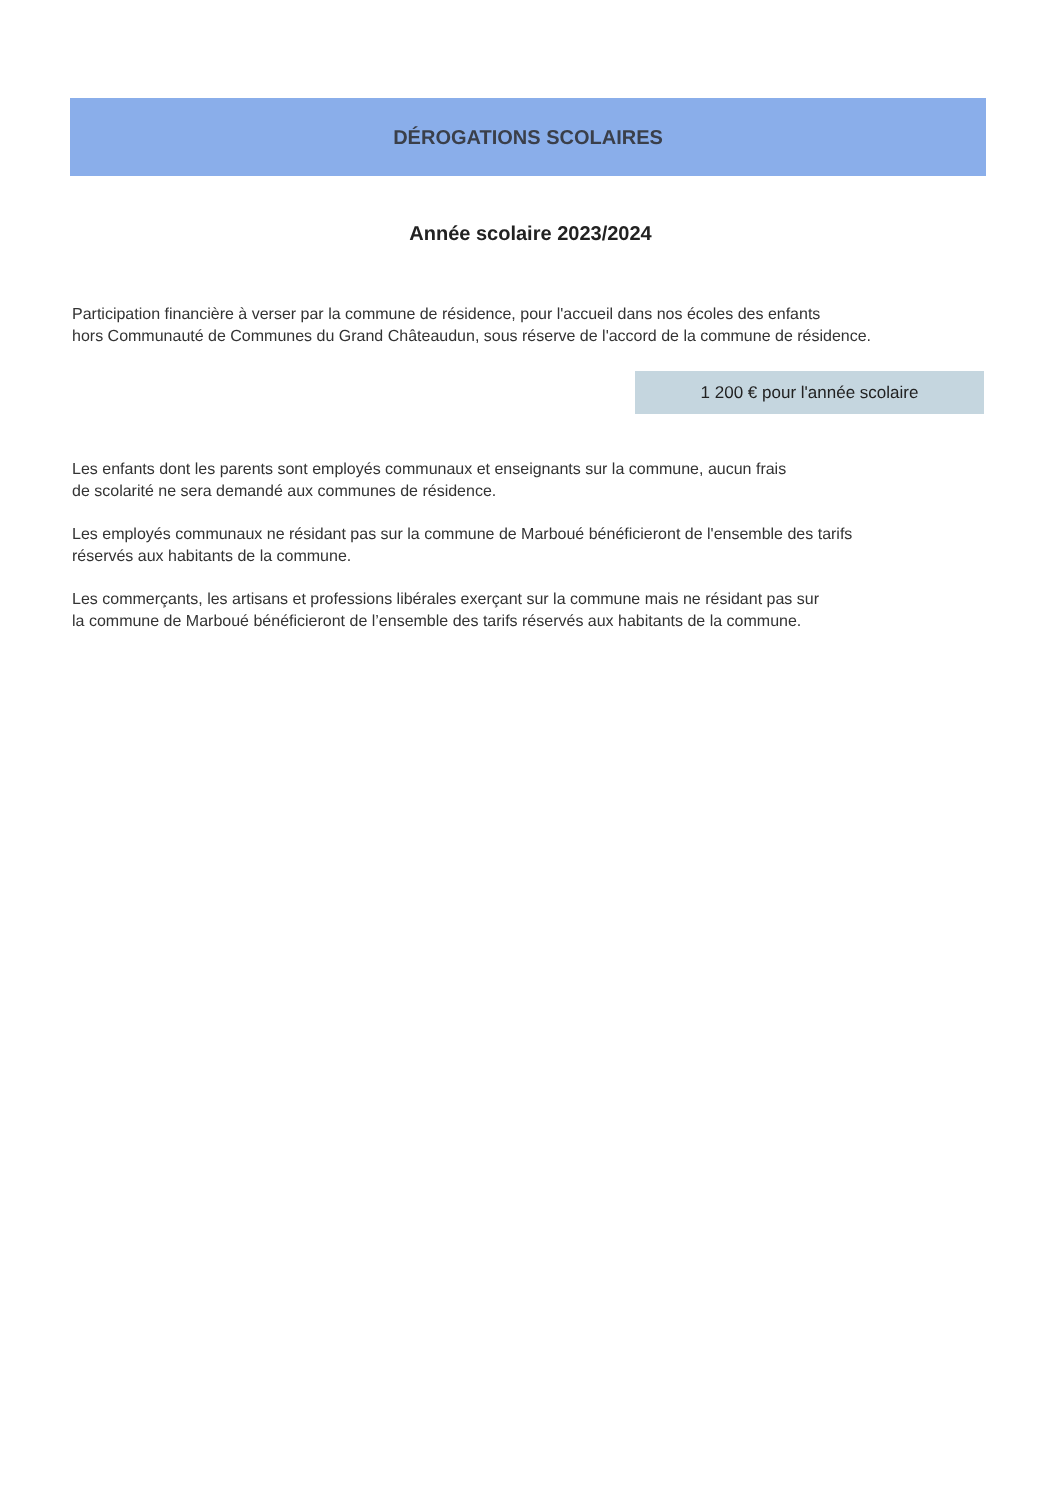DÉROGATIONS SCOLAIRES
Année scolaire 2023/2024
Participation financière à verser par la commune de résidence, pour l'accueil dans nos écoles des enfants
hors Communauté de Communes du Grand Châteaudun, sous réserve de l'accord de la commune de résidence.
1 200 € pour l'année scolaire
Les enfants dont les parents sont employés communaux et enseignants sur la commune, aucun frais
de scolarité ne sera demandé aux communes de résidence.
Les employés communaux ne résidant pas sur la commune de Marboué bénéficieront de l'ensemble des tarifs
réservés aux habitants de la commune.
Les commerçants, les artisans et professions libérales exerçant sur la commune mais ne résidant pas sur
la commune de Marboué bénéficieront de l’ensemble des tarifs réservés aux habitants de la commune.